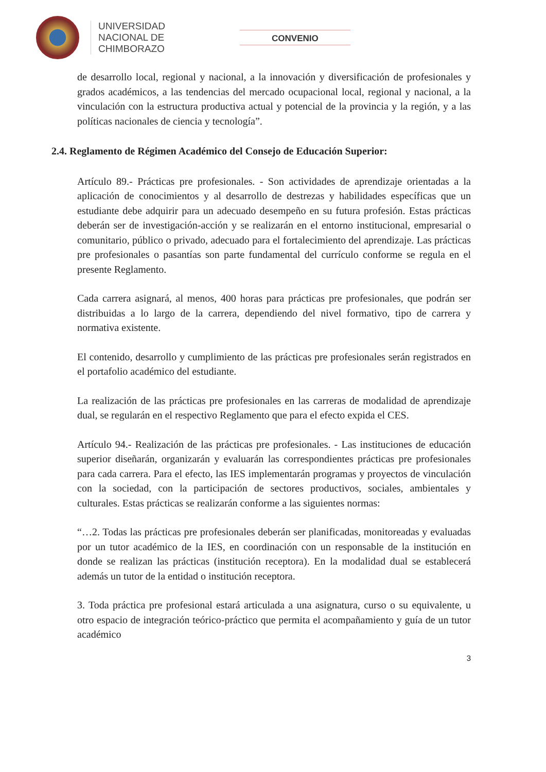UNIVERSIDAD
NACIONAL DE
CHIMBORAZO
CONVENIO
de desarrollo local, regional y nacional, a la innovación y diversificación de profesionales y grados académicos, a las tendencias del mercado ocupacional local, regional y nacional, a la vinculación con la estructura productiva actual y potencial de la provincia y la región, y a las políticas nacionales de ciencia y tecnología”.
2.4. Reglamento de Régimen Académico del Consejo de Educación Superior:
Artículo 89.- Prácticas pre profesionales. - Son actividades de aprendizaje orientadas a la aplicación de conocimientos y al desarrollo de destrezas y habilidades específicas que un estudiante debe adquirir para un adecuado desempeño en su futura profesión. Estas prácticas deberán ser de investigación-acción y se realizarán en el entorno institucional, empresarial o comunitario, público o privado, adecuado para el fortalecimiento del aprendizaje. Las prácticas pre profesionales o pasantías son parte fundamental del currículo conforme se regula en el presente Reglamento.
Cada carrera asignará, al menos, 400 horas para prácticas pre profesionales, que podrán ser distribuidas a lo largo de la carrera, dependiendo del nivel formativo, tipo de carrera y normativa existente.
El contenido, desarrollo y cumplimiento de las prácticas pre profesionales serán registrados en el portafolio académico del estudiante.
La realización de las prácticas pre profesionales en las carreras de modalidad de aprendizaje dual, se regularán en el respectivo Reglamento que para el efecto expida el CES.
Artículo 94.- Realización de las prácticas pre profesionales. - Las instituciones de educación superior diseñarán, organizarán y evaluarán las correspondientes prácticas pre profesionales para cada carrera. Para el efecto, las IES implementarán programas y proyectos de vinculación con la sociedad, con la participación de sectores productivos, sociales, ambientales y culturales. Estas prácticas se realizarán conforme a las siguientes normas:
“…2. Todas las prácticas pre profesionales deberán ser planificadas, monitoreadas y evaluadas por un tutor académico de la IES, en coordinación con un responsable de la institución en donde se realizan las prácticas (institución receptora). En la modalidad dual se establecerá además un tutor de la entidad o institución receptora.
3. Toda práctica pre profesional estará articulada a una asignatura, curso o su equivalente, u otro espacio de integración teórico-práctico que permita el acompañamiento y guía de un tutor académico
3